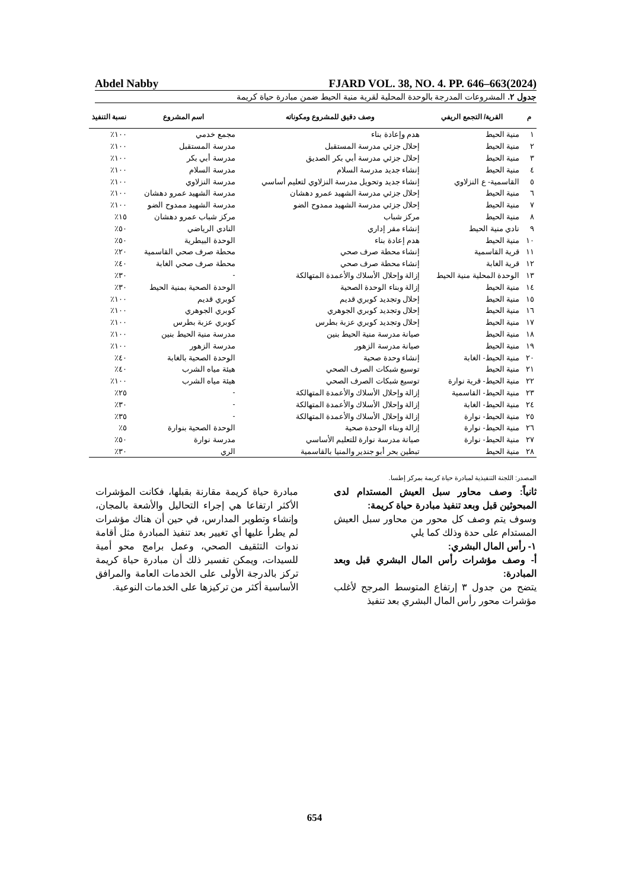Abdel Nabby FJARD VOL. 38, NO. 4. PP. 646–663(2024)
جدول ٢. المشروعات المدرجة بالوحدة المحلية لقرية منية الحيط ضمن مبادرة حياة كريمة
| م | القرية/ التجمع الريفي | وصف دقيق للمشروع ومكوناته | اسم المشروع | نسبة التنفيذ |
| --- | --- | --- | --- | --- |
| ١ | منية الحيط | هدم وإعادة بناء | مجمع خدمي | ١٠٠٪ |
| ٢ | منية الحيط | إحلال جزئي مدرسة المستقبل | مدرسة المستقبل | ١٠٠٪ |
| ٣ | منية الحيط | إحلال جزئي مدرسة أبي بكر الصديق | مدرسة أبي بكر | ١٠٠٪ |
| ٤ | منية الحيط | إنشاء جديد مدرسة السلام | مدرسة السلام | ١٠٠٪ |
| ٥ | القاسمية- ع النزلاوي | إنشاء جديد وتحويل مدرسة النزلاوي لتعليم أساسي | مدرسة النزلاوي | ١٠٠٪ |
| ٦ | منية الحيط | إحلال جزئي مدرسة الشهيد عمرو دهشان | مدرسة الشهيد عمرو دهشان | ١٠٠٪ |
| ٧ | منية الحيط | إحلال جزئي مدرسة الشهيد ممدوح الضو | مدرسة الشهيد ممدوح الضو | ١٠٠٪ |
| ٨ | منية الحيط | مركز شباب | مركز شباب عمرو دهشان | ١٥٪ |
| ٩ | نادي منية الحيط | إنشاء مقر إداري | النادي الرياضي | ٥٠٪ |
| ١٠ | منية الحيط | هدم إعادة بناء | الوحدة البيطرية | ٥٠٪ |
| ١١ | قرية القاسمية | إنشاء محطة صرف صحي | محطة صرف صحي القاسمية | ٢٠٪ |
| ١٢ | قرية الغابة | إنشاء محطة صرف صحي | محطة صرف صحي الغابة | ٤٠٪ |
| ١٣ | الوحدة المحلية منية الحيط | إزالة وإحلال الأسلاك والأعمدة المتهالكة | - | ٣٠٪ |
| ١٤ | منية الحيط | إزالة وبناء الوحدة الصحية | الوحدة الصحية بمنية الحيط | ٣٠٪ |
| ١٥ | منية الحيط | إحلال وتجديد كوبري قديم | كوبري قديم | ١٠٠٪ |
| ١٦ | منية الحيط | إحلال وتجديد كوبري الجوهري | كوبري الجوهري | ١٠٠٪ |
| ١٧ | منية الحيط | إحلال وتجديد كوبري عزبة بطرس | كوبري عزبة بطرس | ١٠٠٪ |
| ١٨ | منية الحيط | صيانة مدرسة منية الحيط بنين | مدرسة منية الحيط بنين | ١٠٠٪ |
| ١٩ | منية الحيط | صيانة مدرسة الزهور | مدرسة الزهور | ١٠٠٪ |
| ٢٠ | منية الحيط- الغابة | إنشاء وحدة صحية | الوحدة الصحية بالغابة | ٤٠٪ |
| ٢١ | منية الحيط | توسيع شبكات الصرف الصحي | هيئة مياه الشرب | ٤٠٪ |
| ٢٢ | منية الحيط- قرية نوارة | توسيع شبكات الصرف الصحي | هيئة مياه الشرب | ١٠٠٪ |
| ٢٣ | منية الحيط- القاسمية | إزالة وإحلال الأسلاك والأعمدة المتهالكة | - | ٢٥٪ |
| ٢٤ | منية الحيط- الغابة | إزالة وإحلال الأسلاك والأعمدة المتهالكة | - | ٣٠٪ |
| ٢٥ | منية الحيط- نوارة | إزالة وإحلال الأسلاك والأعمدة المتهالكة | - | ٣٥٪ |
| ٢٦ | منية الحيط- نوارة | إزالة وبناء الوحدة صحية | الوحدة الصحية بنوارة | ٥٪ |
| ٢٧ | منية الحيط- نوارة | صيانة مدرسة نوارة للتعليم الأساسي | مدرسة نوارة | ٥٠٪ |
| ٢٨ | منية الحيط | تبطين بحر أبو جندير والمنيا بالقاسمية | الري | ٣٠٪ |
المصدر: اللجنة التنفيذية لمبادرة حياة كريمة بمركز إطسا.
ثانياً: وصف محاور سبل العيش المستدام لدى المبحوثين قبل وبعد تنفيذ مبادرة حياة كريمة:
وسوف يتم وصف كل محور من محاور سبل العيش المستدام على حدة وذلك كما يلي
١- رأس المال البشري:
أ- وصف مؤشرات رأس المال البشري قبل وبعد المبادرة:
يتضح من جدول ٣ إرتفاع المتوسط المرجح لأغلب مؤشرات محور رأس المال البشري بعد تنفيذ
مبادرة حياة كريمة مقارنة بقبلها، فكانت المؤشرات الأكثر ارتفاعا هي إجراء التحاليل والأشعة بالمجان، وإنشاء وتطوير المدارس، في حين أن هناك مؤشرات لم يطرأ عليها أي تغيير بعد تنفيذ المبادرة مثل أقامة ندوات التثقيف الصحي، وعمل برامج محو أمية للسيدات، ويمكن تفسير ذلك أن مبادرة حياة كريمة تركز بالدرجة الأولى على الخدمات العامة والمرافق الأساسية أكثر من تركيزها على الخدمات النوعية.
654